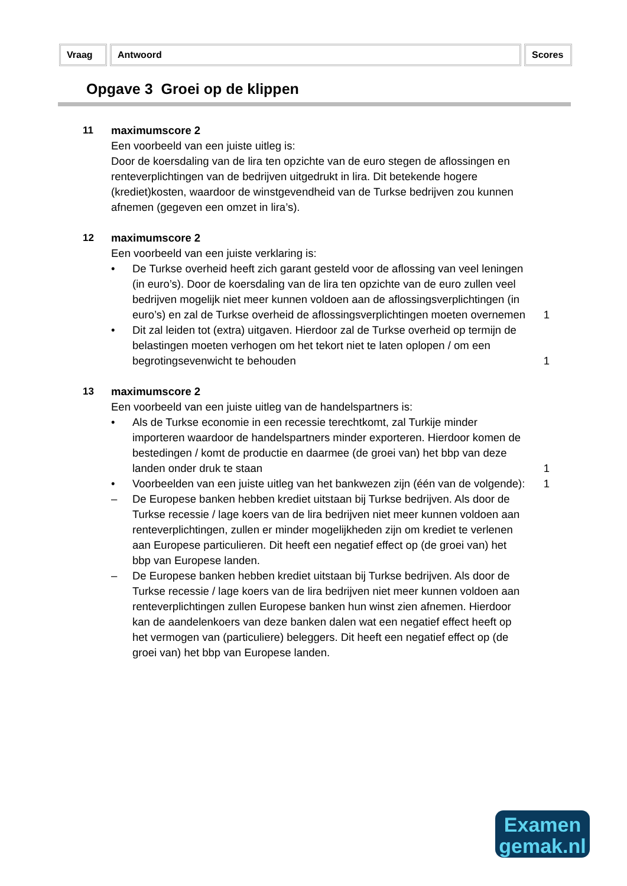Vraag Antwoord Scores
Opgave 3 Groei op de klippen
11 maximumscore 2
Een voorbeeld van een juiste uitleg is:
Door de koersdaling van de lira ten opzichte van de euro stegen de aflossingen en renteverplichtingen van de bedrijven uitgedrukt in lira. Dit betekende hogere (krediet)kosten, waardoor de winstgevendheid van de Turkse bedrijven zou kunnen afnemen (gegeven een omzet in lira’s).
12 maximumscore 2
Een voorbeeld van een juiste verklaring is:
• De Turkse overheid heeft zich garant gesteld voor de aflossing van veel leningen (in euro’s). Door de koersdaling van de lira ten opzichte van de euro zullen veel bedrijven mogelijk niet meer kunnen voldoen aan de aflossingsverplichtingen (in euro’s) en zal de Turkse overheid de aflossingsverplichtingen moeten overnemen
1
• Dit zal leiden tot (extra) uitgaven. Hierdoor zal de Turkse overheid op termijn de belastingen moeten verhogen om het tekort niet te laten oplopen / om een begrotingsevenwicht te behouden
1
13 maximumscore 2
Een voorbeeld van een juiste uitleg van de handelspartners is:
• Als de Turkse economie in een recessie terechtkomt, zal Turkije minder importeren waardoor de handelspartners minder exporteren. Hierdoor komen de bestedingen / komt de productie en daarmee (de groei van) het bbp van deze landen onder druk te staan
1
• Voorbeelden van een juiste uitleg van het bankwezen zijn (één van de volgende):
1
– De Europese banken hebben krediet uitstaan bij Turkse bedrijven. Als door de Turkse recessie / lage koers van de lira bedrijven niet meer kunnen voldoen aan renteverplichtingen, zullen er minder mogelijkheden zijn om krediet te verlenen aan Europese particulieren. Dit heeft een negatief effect op (de groei van) het bbp van Europese landen.
– De Europese banken hebben krediet uitstaan bij Turkse bedrijven. Als door de Turkse recessie / lage koers van de lira bedrijven niet meer kunnen voldoen aan renteverplichtingen zullen Europese banken hun winst zien afnemen. Hierdoor kan de aandelenkoers van deze banken dalen wat een negatief effect heeft op het vermogen van (particuliere) beleggers. Dit heeft een negatief effect op (de groei van) het bbp van Europese landen.
Examen
gemak.nl